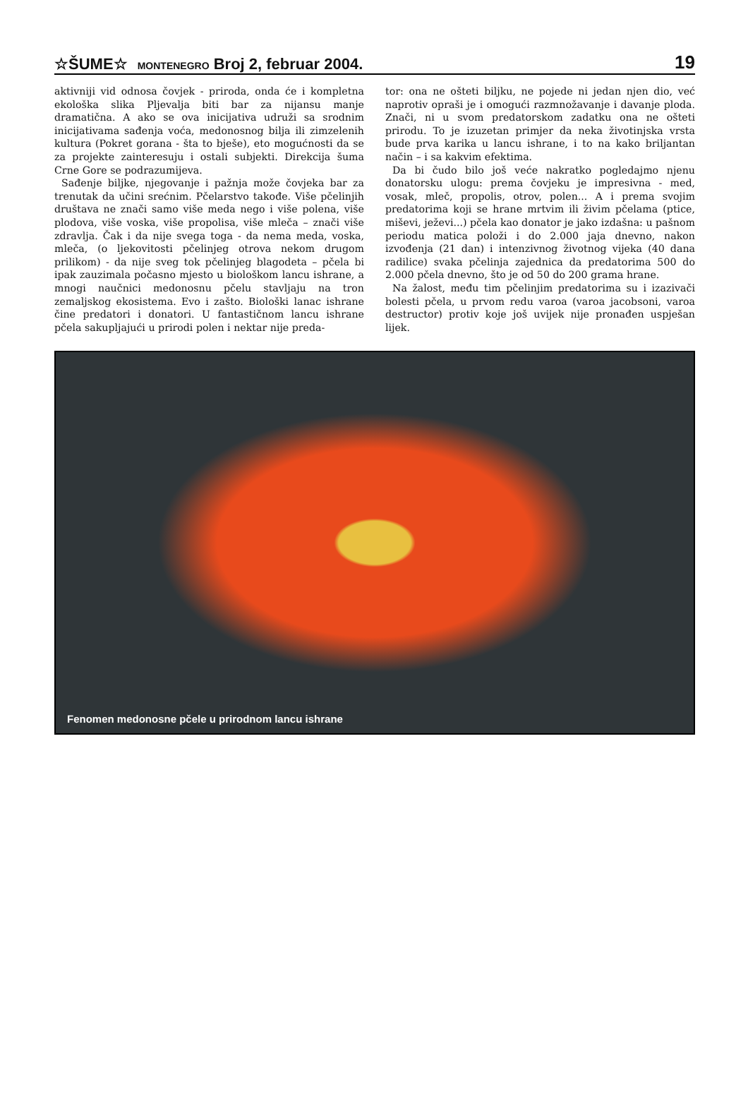☆ŠUME☆ MONTENEGRO Broj 2, februar 2004.
19
aktivniji vid odnosa čovjek - priroda, onda će i kompletna ekološka slika Pljevalja biti bar za nijansu manje dramatična. A ako se ova inicijativa udruži sa srodnim inicijativama sađenja voća, medonosnog bilja ili zimzelenih kultura (Pokret gorana - šta to bješe), eto mogućnosti da se za projekte zainteresuju i ostali subjekti. Direkcija šuma Crne Gore se podrazumijeva.
Sađenje biljke, njegovanje i pažnja može čovjeka bar za trenutak da učini srećnim. Pčelarstvo takođe. Više pčelinjih društava ne znači samo više meda nego i više polena, više plodova, više voska, više propolisa, više mleča – znači više zdravlja. Čak i da nije svega toga - da nema meda, voska, mleča, (o ljekovitosti pčelinjeg otrova nekom drugom prilikom) - da nije sveg tok pčelinjeg blagodeta – pčela bi ipak zauzimala počasno mjesto u biološkom lancu ishrane, a mnogi naučnici medonosnu pčelu stavljaju na tron zemaljskog ekosistema. Evo i zašto. Biološki lanac ishrane čine predatori i donatori. U fantastičnom lancu ishrane pčela sakupljajući u prirodi polen i nektar nije preda-
tor: ona ne ošteti biljku, ne pojede ni jedan njen dio, već naprotiv opraši je i omogući razmnožavanje i davanje ploda. Znači, ni u svom predatorskom zadatku ona ne ošteti prirodu. To je izuzetan primjer da neka životinjska vrsta bude prva karika u lancu ishrane, i to na kako briljantan način – i sa kakvim efektima.
Da bi čudo bilo još veće nakratko pogledajmo njenu donatorsku ulogu: prema čovjeku je impresivna - med, vosak, mleč, propolis, otrov, polen... A i prema svojim predatorima koji se hrane mrtvim ili živim pčelama (ptice, miševi, ježevi...) pčela kao donator je jako izdašna: u pašnom periodu matica položi i do 2.000 jaja dnevno, nakon izvođenja (21 dan) i intenzivnog životnog vijeka (40 dana radilice) svaka pčelinja zajednica da predatorima 500 do 2.000 pčela dnevno, što je od 50 do 200 grama hrane.
Na žalost, među tim pčelinjim predatorima su i izazivači bolesti pčela, u prvom redu varoa (varoa jacobsoni, varoa destructor) protiv koje još uvijek nije pronađen uspješan lijek.
Fenomen medonosne pčele u prirodnom lancu ishrane